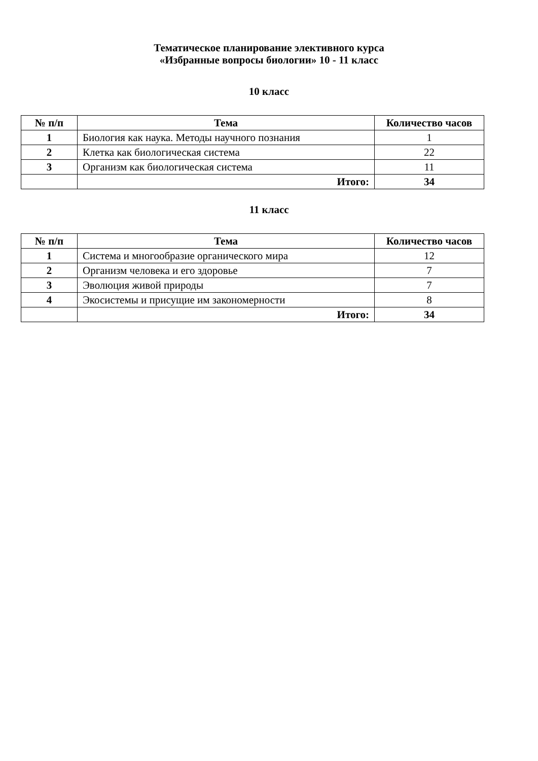Тематическое планирование элективного курса
«Избранные вопросы биологии» 10 - 11 класс
10 класс
| № п/п | Тема | Количество часов |
| --- | --- | --- |
| 1 | Биология как наука. Методы научного познания | 1 |
| 2 | Клетка как биологическая система | 22 |
| 3 | Организм как биологическая система | 11 |
| | Итого: | 34 |
11 класс
| № п/п | Тема | Количество часов |
| --- | --- | --- |
| 1 | Система и многообразие органического мира | 12 |
| 2 | Организм человека и его здоровье | 7 |
| 3 | Эволюция живой природы | 7 |
| 4 | Экосистемы и присущие им закономерности | 8 |
| | Итого: | 34 |